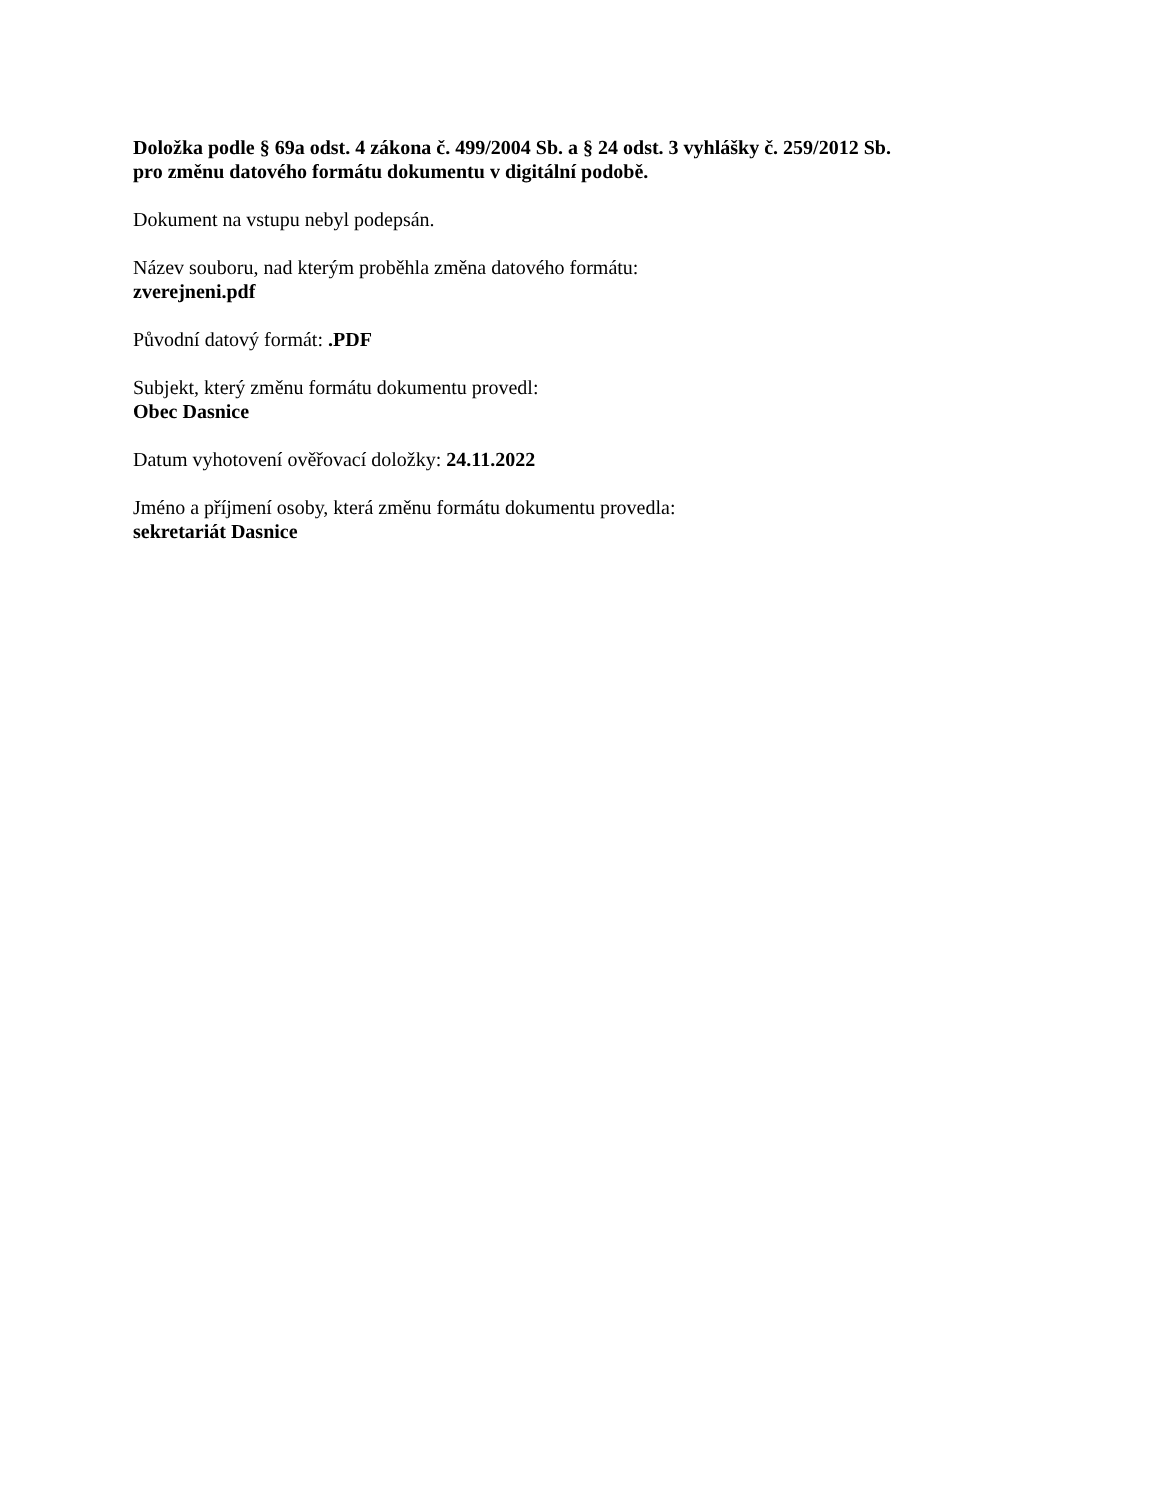Doložka podle § 69a odst. 4 zákona č. 499/2004 Sb. a § 24 odst. 3 vyhlášky č. 259/2012 Sb.
pro změnu datového formátu dokumentu v digitální podobě.
Dokument na vstupu nebyl podepsán.
Název souboru, nad kterým proběhla změna datového formátu:
zverejneni.pdf
Původní datový formát: .PDF
Subjekt, který změnu formátu dokumentu provedl:
Obec Dasnice
Datum vyhotovení ověřovací doložky: 24.11.2022
Jméno a příjmení osoby, která změnu formátu dokumentu provedla:
sekretariát Dasnice